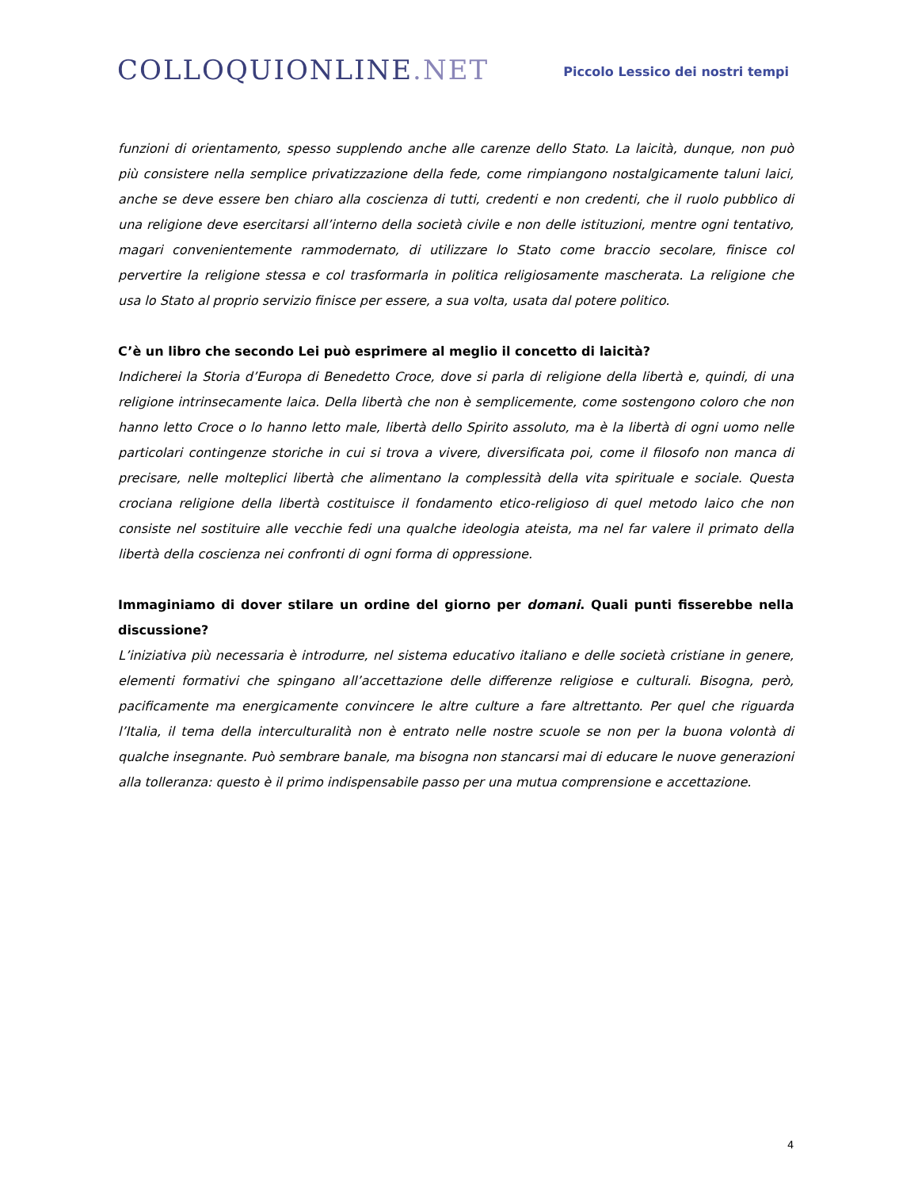COLLOQUIONLINE.NET
Piccolo Lessico dei nostri tempi
funzioni di orientamento, spesso supplendo anche alle carenze dello Stato. La laicità, dunque, non può più consistere nella semplice privatizzazione della fede, come rimpiangono nostalgicamente taluni laici, anche se deve essere ben chiaro alla coscienza di tutti, credenti e non credenti, che il ruolo pubblico di una religione deve esercitarsi all’interno della società civile e non delle istituzioni, mentre ogni tentativo, magari convenientemente rammodernato, di utilizzare lo Stato come braccio secolare, finisce col pervertire la religione stessa e col trasformarla in politica religiosamente mascherata. La religione che usa lo Stato al proprio servizio finisce per essere, a sua volta, usata dal potere politico.
C’è un libro che secondo Lei può esprimere al meglio il concetto di laicità?
Indicherei la Storia d’Europa di Benedetto Croce, dove si parla di religione della libertà e, quindi, di una religione intrinsecamente laica. Della libertà che non è semplicemente, come sostengono coloro che non hanno letto Croce o lo hanno letto male, libertà dello Spirito assoluto, ma è la libertà di ogni uomo nelle particolari contingenze storiche in cui si trova a vivere, diversificata poi, come il filosofo non manca di precisare, nelle molteplici libertà che alimentano la complessità della vita spirituale e sociale. Questa crociana religione della libertà costituisce il fondamento etico-religioso di quel metodo laico che non consiste nel sostituire alle vecchie fedi una qualche ideologia ateista, ma nel far valere il primato della libertà della coscienza nei confronti di ogni forma di oppressione.
Immaginiamo di dover stilare un ordine del giorno per domani. Quali punti fisserebbe nella discussione?
L’iniziativa più necessaria è introdurre, nel sistema educativo italiano e delle società cristiane in genere, elementi formativi che spingano all’accettazione delle differenze religiose e culturali. Bisogna, però, pacificamente ma energicamente convincere le altre culture a fare altrettanto. Per quel che riguarda l’Italia, il tema della interculturalità non è entrato nelle nostre scuole se non per la buona volontà di qualche insegnante. Può sembrare banale, ma bisogna non stancarsi mai di educare le nuove generazioni alla tolleranza: questo è il primo indispensabile passo per una mutua comprensione e accettazione.
4